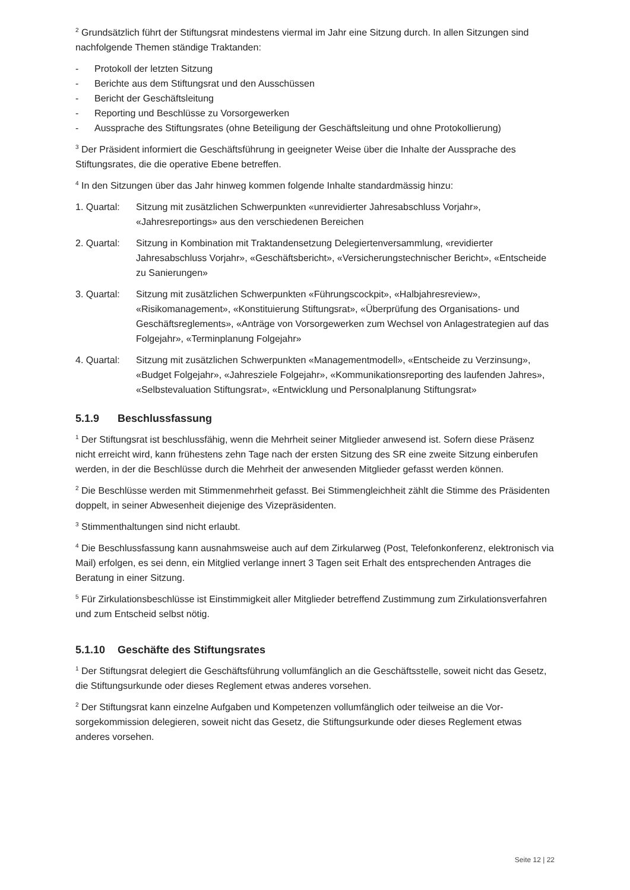<sup>2</sup> Grundsätzlich führt der Stiftungsrat mindestens viermal im Jahr eine Sitzung durch. In allen Sitzungen sind nachfolgende Themen ständige Traktanden:
- Protokoll der letzten Sitzung
- Berichte aus dem Stiftungsrat und den Ausschüssen
- Bericht der Geschäftsleitung
- Reporting und Beschlüsse zu Vorsorgewerken
- Aussprache des Stiftungsrates (ohne Beteiligung der Geschäftsleitung und ohne Protokollierung)
<sup>3</sup> Der Präsident informiert die Geschäftsführung in geeigneter Weise über die Inhalte der Aussprache des Stiftungsrates, die die operative Ebene betreffen.
<sup>4</sup> In den Sitzungen über das Jahr hinweg kommen folgende Inhalte standardmässig hinzu:
1. Quartal:
Sitzung mit zusätzlichen Schwerpunkten «unrevidierter Jahresabschluss Vorjahr», «Jahresreportings» aus den verschiedenen Bereichen
2. Quartal:
Sitzung in Kombination mit Traktandensetzung Delegiertenversammlung, «revidierter Jahresabschluss Vorjahr», «Geschäftsbericht», «Versicherungstechnischer Bericht», «Entscheide zu Sanierungen»
3. Quartal:
Sitzung mit zusätzlichen Schwerpunkten «Führungscockpit», «Halbjahresreview», «Risikomanagement», «Konstituierung Stiftungsrat», «Überprüfung des Organisations- und Geschäftsreglements», «Anträge von Vorsorgewerken zum Wechsel von Anlagestrategien auf das Folgejahr», «Terminplanung Folgejahr»
4. Quartal:
Sitzung mit zusätzlichen Schwerpunkten «Managementmodell», «Entscheide zu Verzinsung», «Budget Folgejahr», «Jahresziele Folgejahr», «Kommunikationsreporting des laufenden Jahres», «Selbstevaluation Stiftungsrat», «Entwicklung und Personalplanung Stiftungsrat»
5.1.9 Beschlussfassung
<sup>1</sup> Der Stiftungsrat ist beschlussfähig, wenn die Mehrheit seiner Mitglieder anwesend ist. Sofern diese Präsenz nicht erreicht wird, kann frühestens zehn Tage nach der ersten Sitzung des SR eine zweite Sitzung einberufen werden, in der die Beschlüsse durch die Mehrheit der anwesenden Mitglieder gefasst werden können.
<sup>2</sup> Die Beschlüsse werden mit Stimmenmehrheit gefasst. Bei Stimmengleichheit zählt die Stimme des Präsidenten doppelt, in seiner Abwesenheit diejenige des Vizepräsidenten.
<sup>3</sup> Stimmenthaltungen sind nicht erlaubt.
<sup>4</sup> Die Beschlussfassung kann ausnahmsweise auch auf dem Zirkularweg (Post, Telefonkonferenz, elektronisch via Mail) erfolgen, es sei denn, ein Mitglied verlange innert 3 Tagen seit Erhalt des entsprechenden Antrages die Beratung in einer Sitzung.
<sup>5</sup> Für Zirkulationsbeschlüsse ist Einstimmigkeit aller Mitglieder betreffend Zustimmung zum Zirkulationsverfahren und zum Entscheid selbst nötig.
5.1.10 Geschäfte des Stiftungsrates
<sup>1</sup> Der Stiftungsrat delegiert die Geschäftsführung vollumfänglich an die Geschäftsstelle, soweit nicht das Gesetz, die Stiftungsurkunde oder dieses Reglement etwas anderes vorsehen.
<sup>2</sup> Der Stiftungsrat kann einzelne Aufgaben und Kompetenzen vollumfänglich oder teilweise an die Vor-sorgekommission delegieren, soweit nicht das Gesetz, die Stiftungsurkunde oder dieses Reglement etwas anderes vorsehen.
Seite 12 | 22